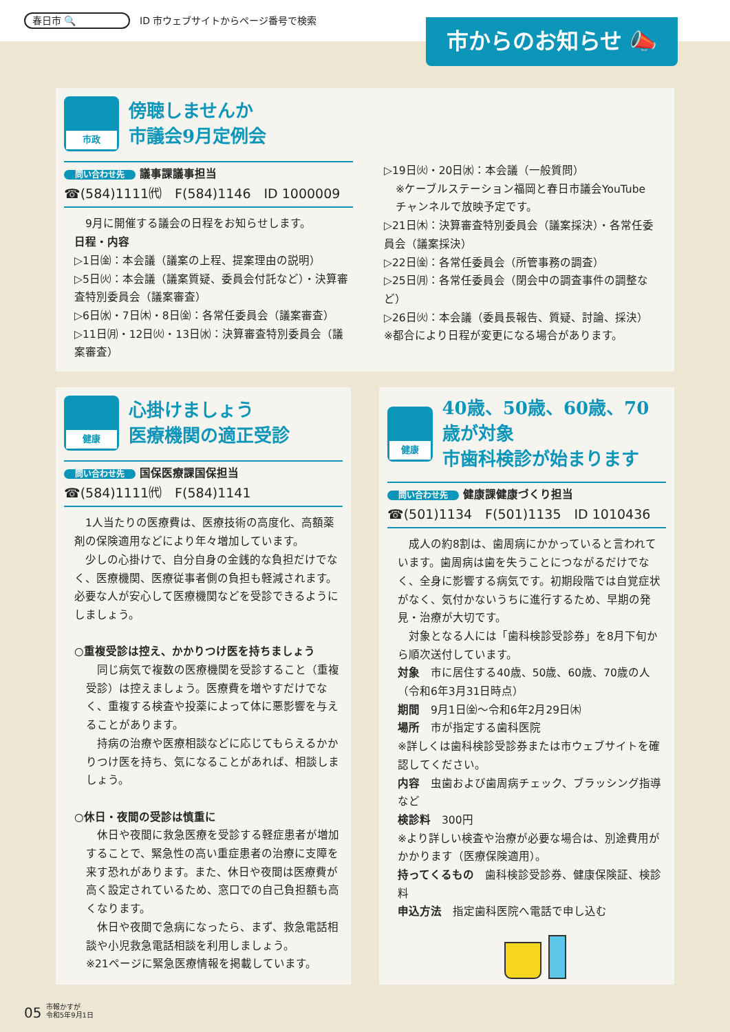春日市 🔍 ID 市ウェブサイトからページ番号で検索
市からのお知らせ 📣
市政
傍聴しませんか
市議会9月定例会
問い合わせ先 議事課議事担当
☎(584)1111㈹　F(584)1146　ID 1000009
　9月に開催する議会の日程をお知らせします。
日程・内容
▷1日㈮：本会議（議案の上程、提案理由の説明）
▷5日㈫：本会議（議案質疑、委員会付託など）・決算審査特別委員会（議案審査）
▷6日㈬・7日㈭・8日㈮：各常任委員会（議案審査）
▷11日㈪・12日㈫・13日㈬：決算審査特別委員会（議案審査）
▷19日㈫・20日㈬：本会議（一般質問）
※ケーブルステーション福岡と春日市議会YouTubeチャンネルで放映予定です。
▷21日㈭：決算審査特別委員会（議案採決）・各常任委員会（議案採決）
▷22日㈮：各常任委員会（所管事務の調査）
▷25日㈪：各常任委員会（閉会中の調査事件の調整など）
▷26日㈫：本会議（委員長報告、質疑、討論、採決）
※都合により日程が変更になる場合があります。
健康
心掛けましょう
医療機関の適正受診
問い合わせ先 国保医療課国保担当
☎(584)1111㈹　F(584)1141
　1人当たりの医療費は、医療技術の高度化、高額薬剤の保険適用などにより年々増加しています。
　少しの心掛けで、自分自身の金銭的な負担だけでなく、医療機関、医療従事者側の負担も軽減されます。必要な人が安心して医療機関などを受診できるようにしましょう。
○重複受診は控え、かかりつけ医を持ちましょう
　同じ病気で複数の医療機関を受診すること（重複受診）は控えましょう。医療費を増やすだけでなく、重複する検査や投薬によって体に悪影響を与えることがあります。
　持病の治療や医療相談などに応じてもらえるかかりつけ医を持ち、気になることがあれば、相談しましょう。
○休日・夜間の受診は慎重に
　休日や夜間に救急医療を受診する軽症患者が増加することで、緊急性の高い重症患者の治療に支障を来す恐れがあります。また、休日や夜間は医療費が高く設定されているため、窓口での自己負担額も高くなります。
　休日や夜間で急病になったら、まず、救急電話相談や小児救急電話相談を利用しましょう。
※21ページに緊急医療情報を掲載しています。
健康
40歳、50歳、60歳、70歳が対象
市歯科検診が始まります
問い合わせ先 健康課健康づくり担当
☎(501)1134　F(501)1135　ID 1010436
　成人の約8割は、歯周病にかかっていると言われています。歯周病は歯を失うことにつながるだけでなく、全身に影響する病気です。初期段階では自覚症状がなく、気付かないうちに進行するため、早期の発見・治療が大切です。
　対象となる人には「歯科検診受診券」を8月下旬から順次送付しています。
対象　市に居住する40歳、50歳、60歳、70歳の人（令和6年3月31日時点）
期間　9月1日㈮～令和6年2月29日㈭
場所　市が指定する歯科医院
※詳しくは歯科検診受診券または市ウェブサイトを確認してください。
内容　虫歯および歯周病チェック、ブラッシング指導など
検診料　300円
※より詳しい検査や治療が必要な場合は、別途費用がかかります（医療保険適用）。
持ってくるもの　歯科検診受診券、健康保険証、検診料
申込方法　指定歯科医院へ電話で申し込む
05 市報かすが
令和5年9月1日